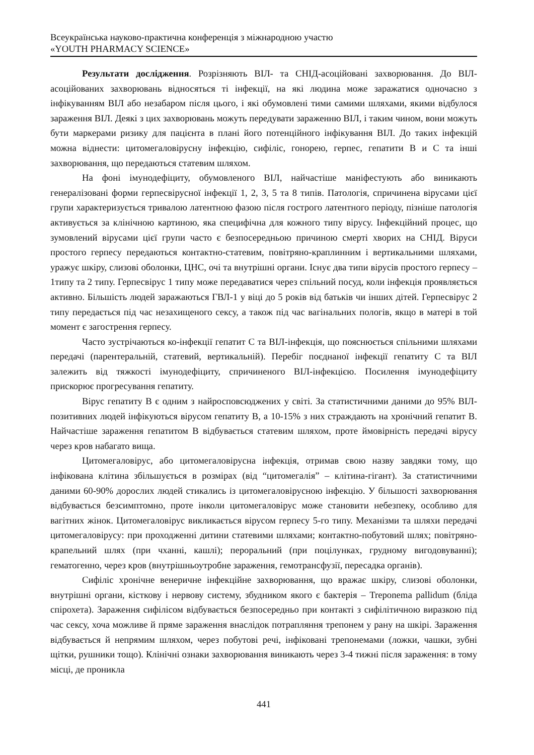Всеукраїнська науково-практична конференція з міжнародною участю
«YOUTH PHARMACY SCIENCE»
Результати дослідження. Розрізняють ВІЛ- та СНІД-асоційовані захворювання. До ВІЛ-асоційованих захворювань відносяться ті інфекції, на які людина може заражатися одночасно з інфікуванням ВІЛ або незабаром після цього, і які обумовлені тими самими шляхами, якими відбулося зараження ВІЛ. Деякі з цих захворювань можуть передувати зараженню ВІЛ, і таким чином, вони можуть бути маркерами ризику для пацієнта в плані його потенційного інфікування ВІЛ. До таких інфекцій можна віднести: цитомегаловірусну інфекцію, сифіліс, гонорею, герпес, гепатити В и С та інші захворювання, що передаються статевим шляхом.
На фоні імунодефіциту, обумовленого ВІЛ, найчастіше маніфестують або виникають генералізовані форми герпесвірусної інфекції 1, 2, 3, 5 та 8 типів. Патологія, спричинена вірусами цієї групи характеризується тривалою латентною фазою після гострого латентного періоду, пізніше патологія активується за клінічною картиною, яка специфічна для кожного типу вірусу. Інфекційний процес, що зумовлений вірусами цієї групи часто є безпосередньою причиною смерті хворих на СНІД. Віруси простого герпесу передаються контактно-статевим, повітряно-краплинним і вертикальними шляхами, уражує шкіру, слизові оболонки, ЦНС, очі та внутрішні органи. Існує два типи вірусів простого герпесу – 1типу та 2 типу. Герпесвірус 1 типу може передаватися через спільний посуд, коли інфекція проявляється активно. Більшість людей заражаються ГВЛ-1 у віці до 5 років від батьків чи інших дітей. Герпесвірус 2 типу передається під час незахищеного сексу, а також під час вагінальних пологів, якщо в матері в той момент є загострення герпесу.
Часто зустрічаються ко-інфекції гепатит С та ВІЛ-інфекція, що пояснюється спільними шляхами передачі (парентеральній, статевий, вертикальній). Перебіг поєднаної інфекції гепатиту С та ВІЛ залежить від тяжкості імунодефіциту, спричиненого ВІЛ-інфекцією. Посилення імунодефіциту прискорює прогресування гепатиту.
Вірус гепатиту В є одним з найросповсюджених у світі. За статистичними даними до 95% ВІЛ-позитивних людей інфікуються вірусом гепатиту В, а 10-15% з них страждають на хронічний гепатит В. Найчастіше зараження гепатитом В відбувається статевим шляхом, проте ймовірність передачі вірусу через кров набагато вища.
Цитомегаловірус, або цитомегаловірусна інфекція, отримав свою назву завдяки тому, що інфікована клітина збільшується в розмірах (від “цитомегалія” – клітина-гігант). За статистичними даними 60-90% дорослих людей стикались із цитомегаловірусною інфекцію. У більшості захворювання відбувається безсимптомно, проте інколи цитомегаловірус може становити небезпеку, особливо для вагітних жінок. Цитомегаловірус викликається вірусом герпесу 5-го типу. Механізми та шляхи передачі цитомегаловірусу: при проходженні дитини статевими шляхами; контактно-побутовий шлях; повітряно-крапельний шлях (при чханні, кашлі); пероральний (при поцілунках, грудному вигодовуванні); гематогенно, через кров (внутрішньоутробне зараження, гемотрансфузії, пересадка органів).
Сифіліс хронічне венеричне інфекційне захворювання, що вражає шкіру, слизові оболонки, внутрішні органи, кісткову і нервову систему, збудником якого є бактерія – Treponema pallidum (бліда спірохета). Зараження сифілісом відбувається безпосередньо при контакті з сифілітичною виразкою під час сексу, хоча можливе й пряме зараження внаслідок потрапляння трепонем у рану на шкірі. Зараження відбувається й непрямим шляхом, через побутові речі, інфіковані трепонемами (ложки, чашки, зубні щітки, рушники тощо). Клінічні ознаки захворювання виникають через 3-4 тижні після зараження: в тому місці, де проникла
441